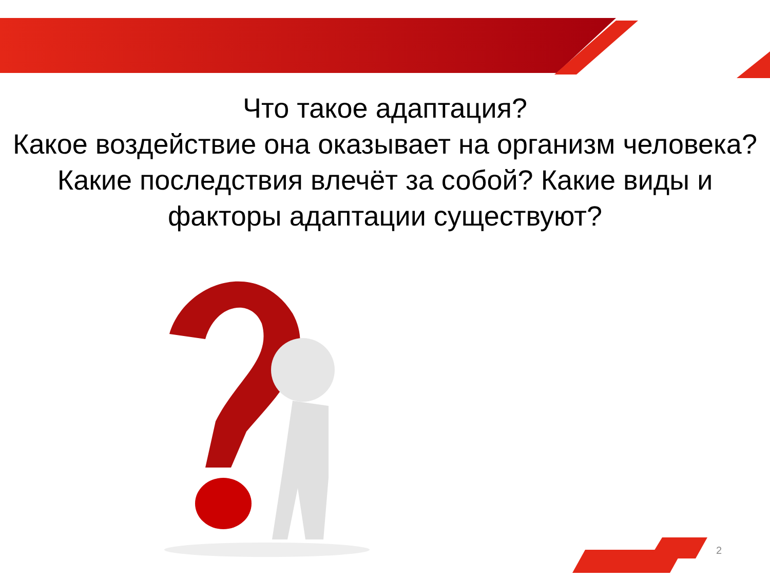Что такое адаптация?
Какое воздействие она оказывает на организм человека? Какие последствия влечёт за собой? Какие виды и факторы адаптации существуют?
2